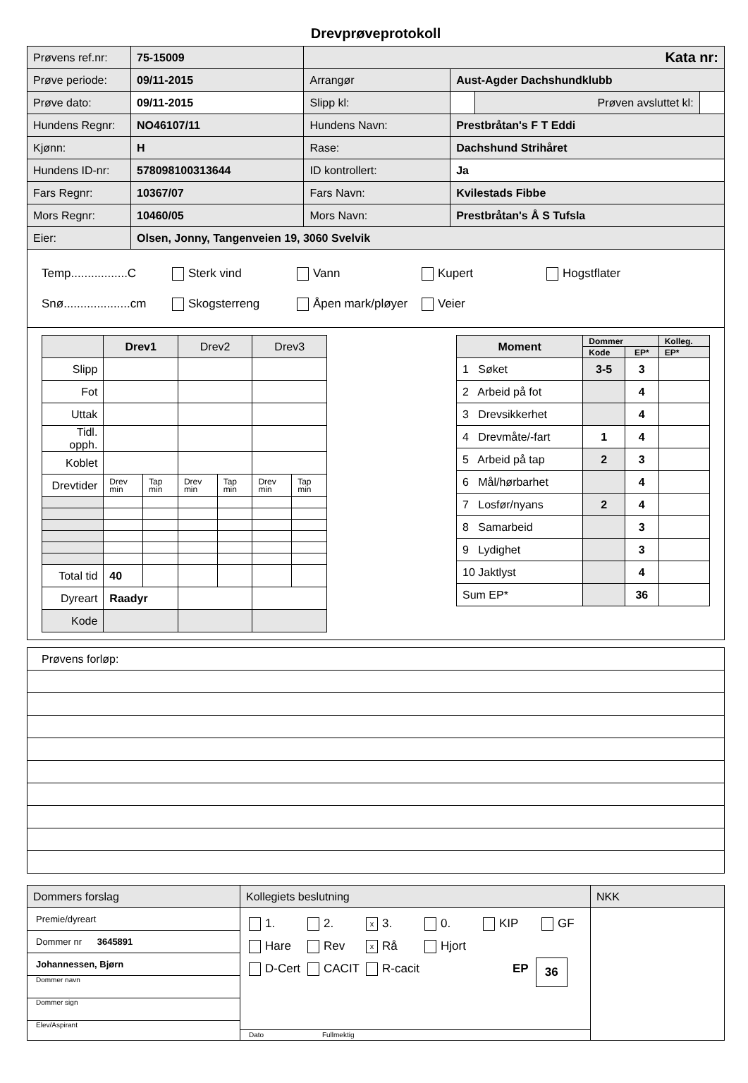Drevprøveprotokoll
| Prøvens ref.nr: | 75-15009 | Kata nr: | | | |
| Prøve periode: | 09/11-2015 | Arrangør | Aust-Agder Dachshundklubb | | |
| Prøve dato: | 09/11-2015 | Slipp kl: | | Prøven avsluttet kl: | |
| Hundens Regnr: | NO46107/11 | Hundens Navn: | Prestbråtan's F T Eddi | | |
| Kjønn: | H | Rase: | Dachshund Strihåret | | |
| Hundens ID-nr: | 578098100313644 | ID kontrollert: | Ja | | |
| Fars Regnr: | 10367/07 | Fars Navn: | Kvilestads Fibbe | | |
| Mors Regnr: | 10460/05 | Mors Navn: | Prestbråtan's Å S Tufsla | | |
| Eier: | Olsen, Jonny, Tangenveien 19, 3060 Svelvik | | | | |
Temp.................C Sterk vind Vann Kupert Hogstflater
Snø....................cm Skogsterreng Åpen mark/pløyer Veier
| | Drev1 | | Drev2 | | Drev3 | |
| Slipp | | | | | | |
| Fot | | | | | | |
| Uttak | | | | | | |
| Tidl. opph. | | | | | | |
| Koblet | | | | | | |
| Drevtider | Drev min | Tap min | Drev min | Tap min | Drev min | Tap min |
| Total tid | 40 | | | | | |
| Dyreart | Raadyr | | | | | |
| Kode | | | | | | |
| Moment | Dommer | | Kolleg. |
| | Kode | EP* | EP* |
| 1 Søket | 3-5 | 3 | |
| 2 Arbeid på fot | | 4 | |
| 3 Drevsikkerhet | | 4 | |
| 4 Drevmåte/-fart | 1 | 4 | |
| 5 Arbeid på tap | 2 | 3 | |
| 6 Mål/hørbarhet | | 4 | |
| 7 Losfør/nyans | 2 | 4 | |
| 8 Samarbeid | | 3 | |
| 9 Lydighet | | 3 | |
| 10 Jaktlyst | | 4 | |
| Sum EP* | | 36 | |
| Prøvens forløp: |
| Dommers forslag | Kollegiets beslutning | NKK |
| Premie/dyreart Dommer nr 3645891 Johannessen, Bjørn Dommer navn Dommer sign Elev/Aspirant | 1. 2. x 3. 0. KIP GF Hare Rev x Rå Hjort D-Cert CACIT R-cacit EP 36 Dato Fullmektig | |